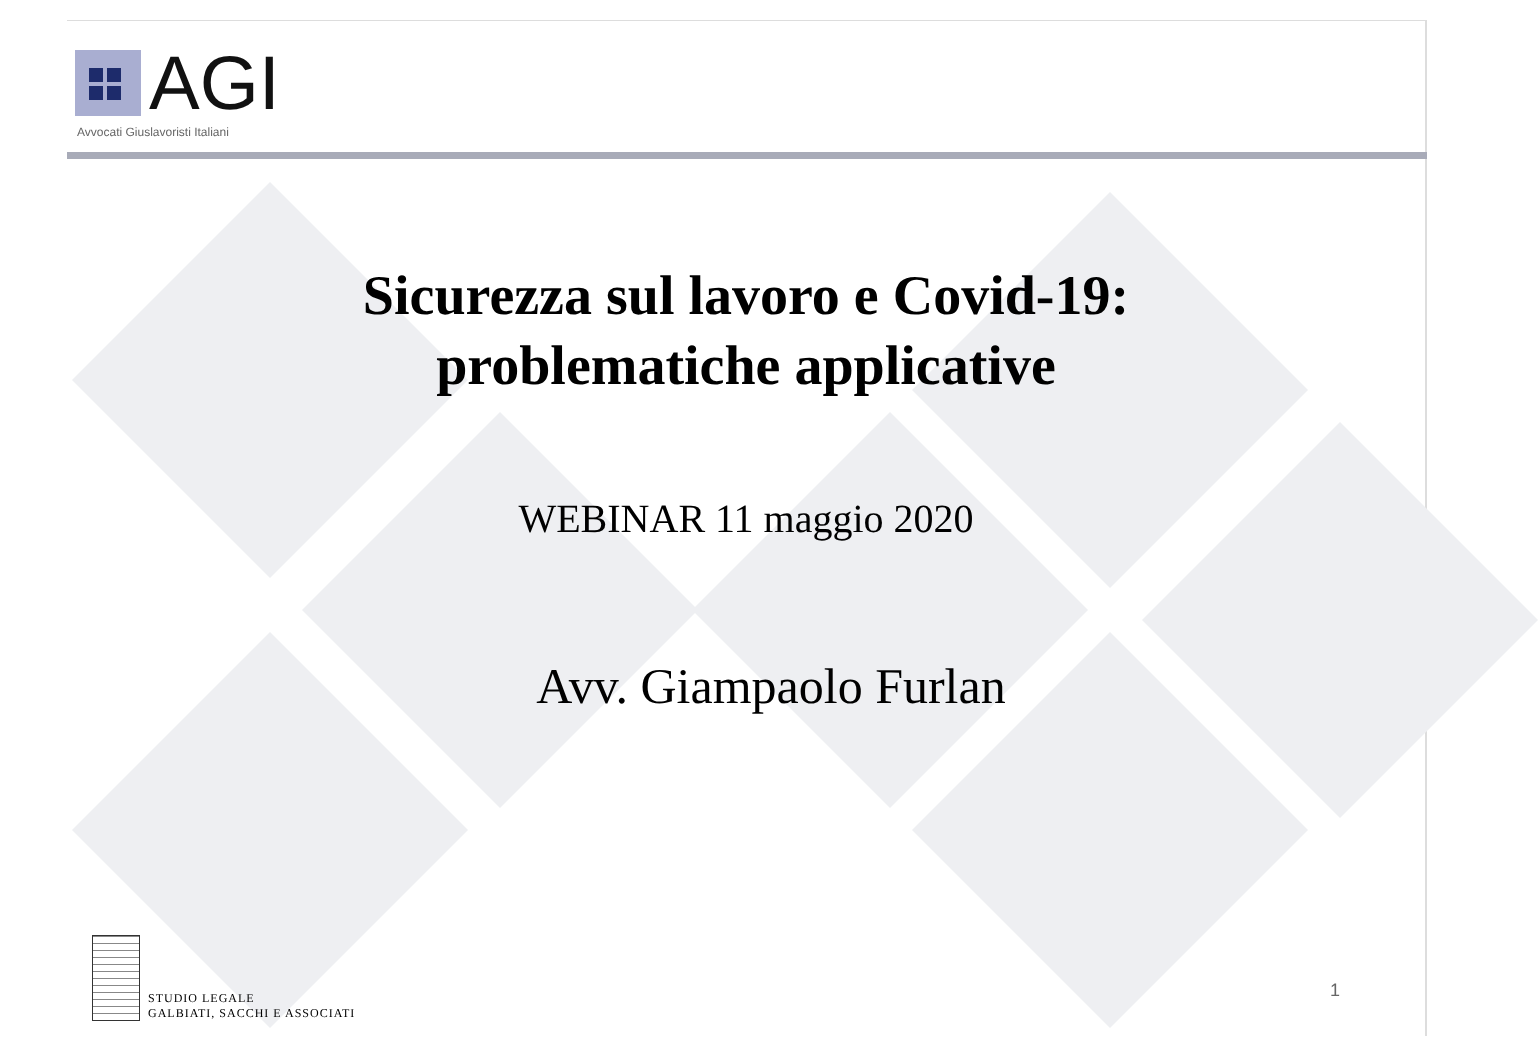AGI
Avvocati Giuslavoristi Italiani
Sicurezza sul lavoro e Covid-19:
problematiche applicative
WEBINAR 11 maggio 2020
Avv. Giampaolo Furlan
STUDIO LEGALE
GALBIATI, SACCHI E ASSOCIATI
1